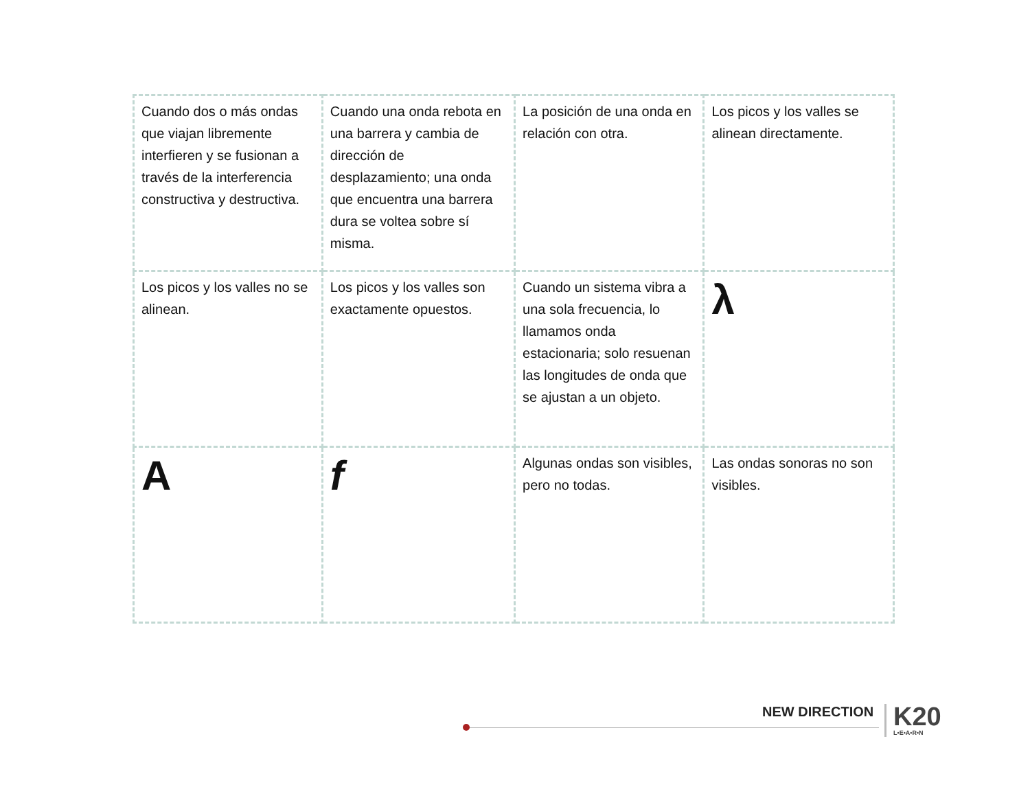| Cuando dos o más ondas que viajan libremente interfieren y se fusionan a través de la interferencia constructiva y destructiva. | Cuando una onda rebota en una barrera y cambia de dirección de desplazamiento; una onda que encuentra una barrera dura se voltea sobre sí misma. | La posición de una onda en relación con otra. | Los picos y los valles se alinean directamente. |
| Los picos y los valles no se alinean. | Los picos y los valles son exactamente opuestos. | Cuando un sistema vibra a una sola frecuencia, lo llamamos onda estacionaria; solo resuenan las longitudes de onda que se ajustan a un objeto. | λ |
| A | f | Algunas ondas son visibles, pero no todas. | Las ondas sonoras no son visibles. |
NEW DIRECTION K20
L•E•A•R•N